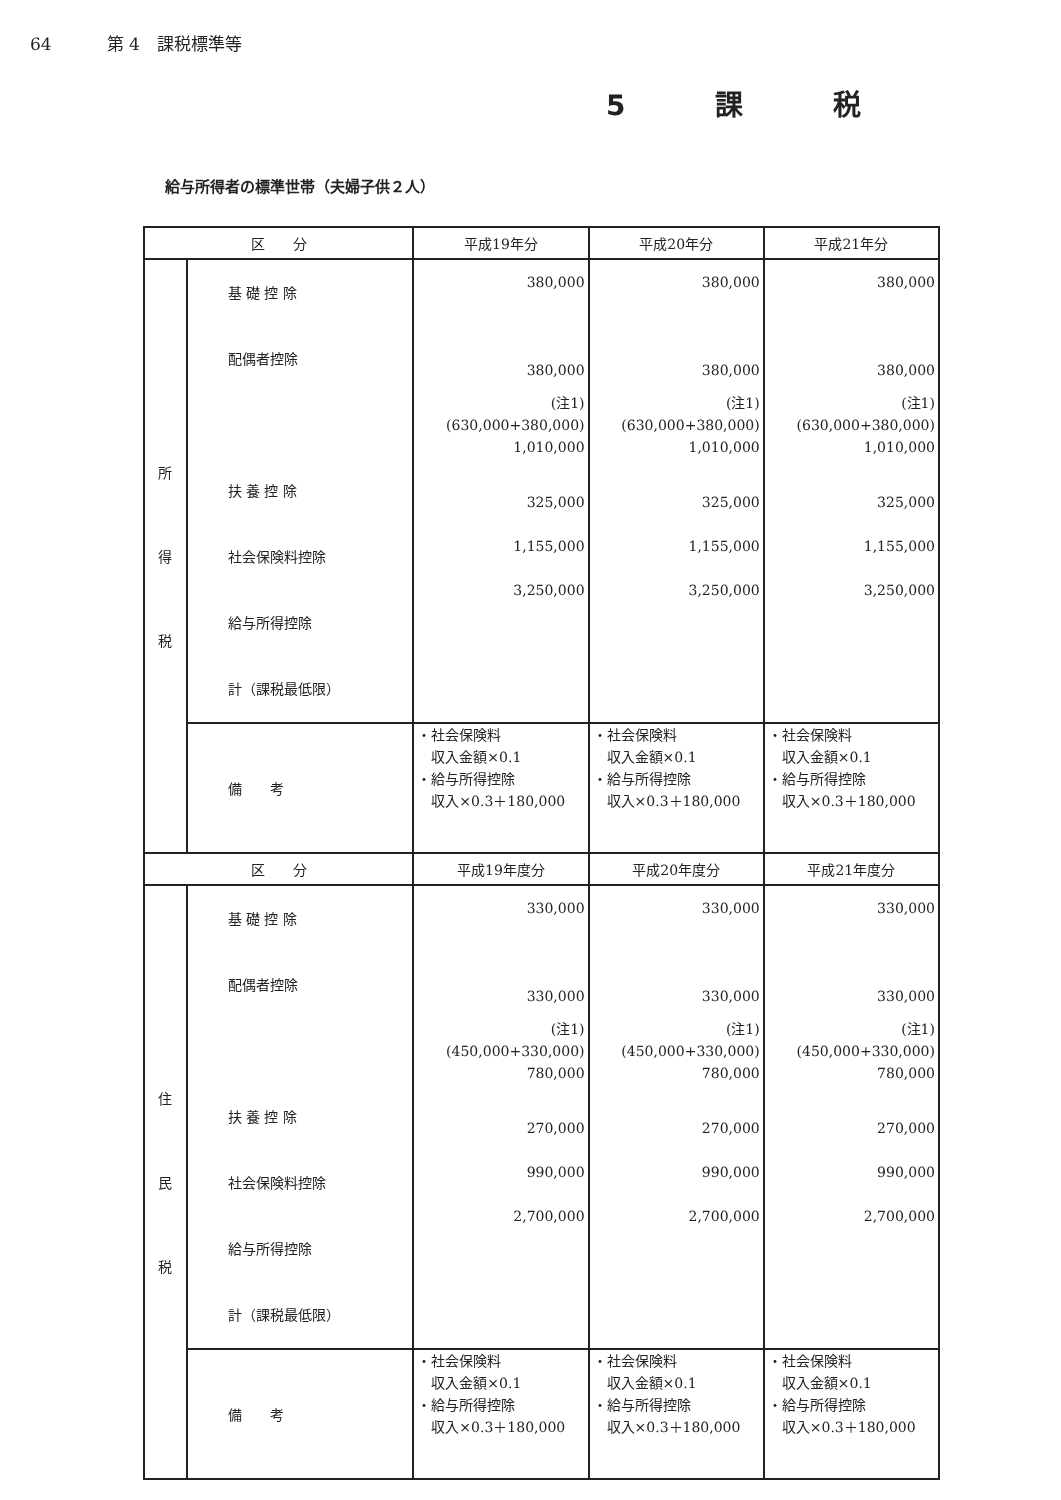64 第 4　課税標準等
5 課 税
給与所得者の標準世帯（夫婦子供２人）
| 区 分 | | 平成19年分 | 平成20年分 | 平成21年分 |
| --- | --- | --- | --- | --- |
| 所 得 税 | 基 礎 控 除 配偶者控除 扶 養 控 除 社会保険料控除 給与所得控除 計（課税最低限） | 380,000 380,000 (注1) (630,000+380,000) 1,010,000 325,000 1,155,000 3,250,000 | 380,000 380,000 (注1) (630,000+380,000) 1,010,000 325,000 1,155,000 3,250,000 | 380,000 380,000 (注1) (630,000+380,000) 1,010,000 325,000 1,155,000 3,250,000 |
| | 備 考 | ・社会保険料 収入金額×0.1 ・給与所得控除 収入×0.3＋180,000 | ・社会保険料 収入金額×0.1 ・給与所得控除 収入×0.3＋180,000 | ・社会保険料 収入金額×0.1 ・給与所得控除 収入×0.3＋180,000 |
| 区 分 | | 平成19年度分 | 平成20年度分 | 平成21年度分 |
| 住 民 税 | 基 礎 控 除 配偶者控除 扶 養 控 除 社会保険料控除 給与所得控除 計（課税最低限） | 330,000 330,000 (注1) (450,000+330,000) 780,000 270,000 990,000 2,700,000 | 330,000 330,000 (注1) (450,000+330,000) 780,000 270,000 990,000 2,700,000 | 330,000 330,000 (注1) (450,000+330,000) 780,000 270,000 990,000 2,700,000 |
| | 備 考 | ・社会保険料 収入金額×0.1 ・給与所得控除 収入×0.3＋180,000 | ・社会保険料 収入金額×0.1 ・給与所得控除 収入×0.3＋180,000 | ・社会保険料 収入金額×0.1 ・給与所得控除 収入×0.3＋180,000 |